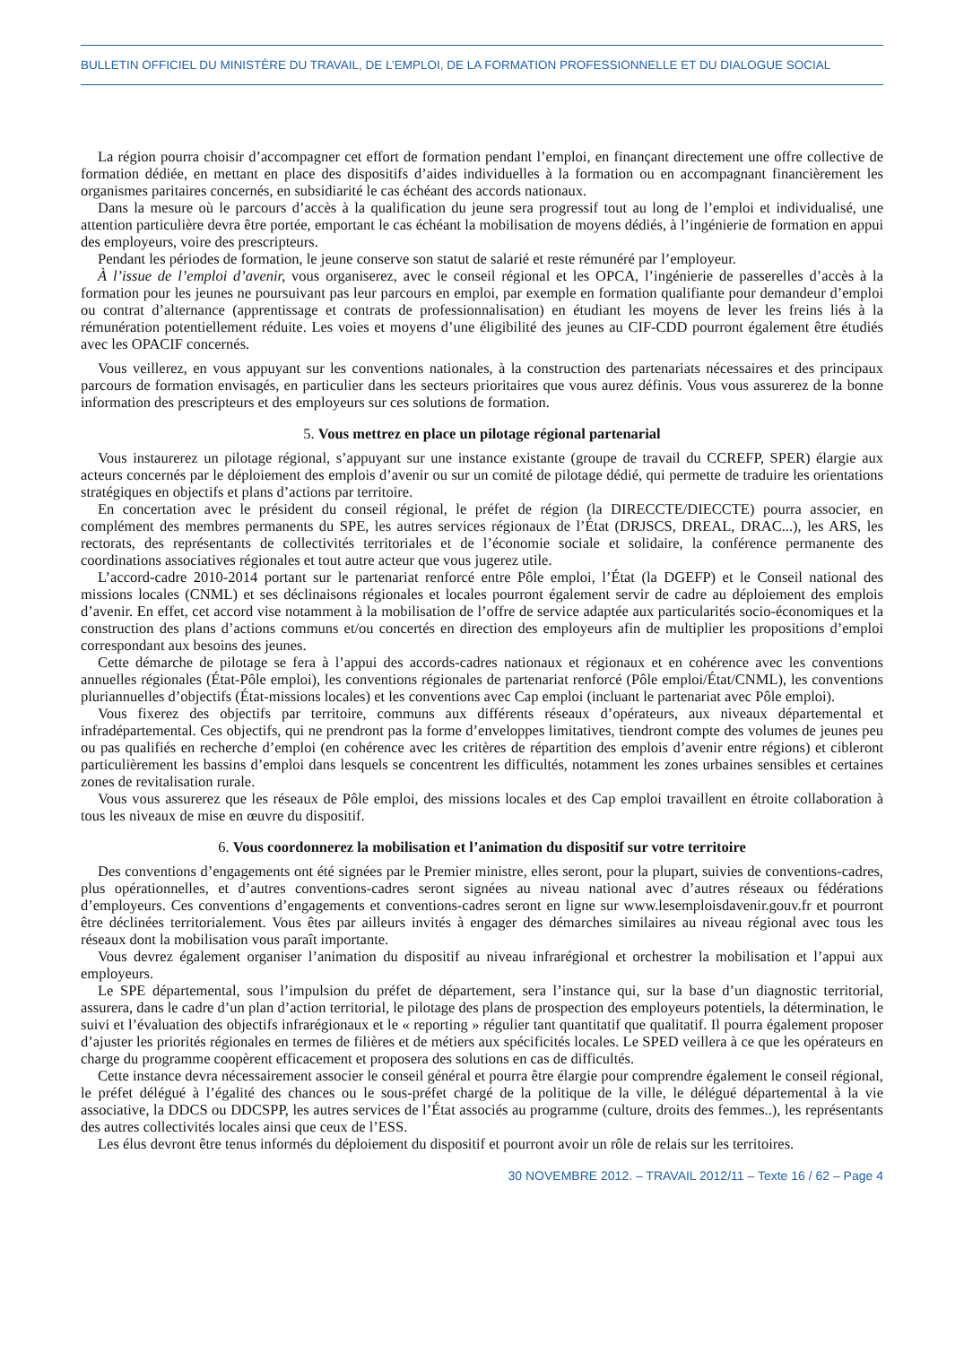BULLETIN OFFICIEL DU MINISTÈRE DU TRAVAIL, DE L’EMPLOI, DE LA FORMATION PROFESSIONNELLE ET DU DIALOGUE SOCIAL
La région pourra choisir d’accompagner cet effort de formation pendant l’emploi, en finançant directement une offre collective de formation dédiée, en mettant en place des dispositifs d’aides individuelles à la formation ou en accompagnant financièrement les organismes paritaires concernés, en subsidiarité le cas échéant des accords nationaux.
Dans la mesure où le parcours d’accès à la qualification du jeune sera progressif tout au long de l’emploi et individualisé, une attention particulière devra être portée, emportant le cas échéant la mobilisation de moyens dédiés, à l’ingénierie de formation en appui des employeurs, voire des prescripteurs.
Pendant les périodes de formation, le jeune conserve son statut de salarié et reste rémunéré par l’employeur.
À l’issue de l’emploi d’avenir, vous organiserez, avec le conseil régional et les OPCA, l’ingénierie de passerelles d’accès à la formation pour les jeunes ne poursuivant pas leur parcours en emploi, par exemple en formation qualifiante pour demandeur d’emploi ou contrat d’alternance (apprentissage et contrats de professionnalisation) en étudiant les moyens de lever les freins liés à la rémunération potentiellement réduite. Les voies et moyens d’une éligibilité des jeunes au CIF-CDD pourront également être étudiés avec les OPACIF concernés.
Vous veillerez, en vous appuyant sur les conventions nationales, à la construction des partenariats nécessaires et des principaux parcours de formation envisagés, en particulier dans les secteurs prioritaires que vous aurez définis. Vous vous assurerez de la bonne information des prescripteurs et des employeurs sur ces solutions de formation.
5. Vous mettrez en place un pilotage régional partenarial
Vous instaurerez un pilotage régional, s’appuyant sur une instance existante (groupe de travail du CCREFP, SPER) élargie aux acteurs concernés par le déploiement des emplois d’avenir ou sur un comité de pilotage dédié, qui permette de traduire les orientations stratégiques en objectifs et plans d’actions par territoire.
En concertation avec le président du conseil régional, le préfet de région (la DIRECCTE/DIECCTE) pourra associer, en complément des membres permanents du SPE, les autres services régionaux de l’État (DRJSCS, DREAL, DRAC...), les ARS, les rectorats, des représentants de collectivités territoriales et de l’économie sociale et solidaire, la conférence permanente des coordinations associatives régionales et tout autre acteur que vous jugerez utile.
L’accord-cadre 2010-2014 portant sur le partenariat renforcé entre Pôle emploi, l’État (la DGEFP) et le Conseil national des missions locales (CNML) et ses déclinaisons régionales et locales pourront également servir de cadre au déploiement des emplois d’avenir. En effet, cet accord vise notamment à la mobilisation de l’offre de service adaptée aux particularités socio-économiques et la construction des plans d’actions communs et/ou concertés en direction des employeurs afin de multiplier les propositions d’emploi correspondant aux besoins des jeunes.
Cette démarche de pilotage se fera à l’appui des accords-cadres nationaux et régionaux et en cohérence avec les conventions annuelles régionales (État-Pôle emploi), les conventions régionales de partenariat renforcé (Pôle emploi/État/CNML), les conventions pluriannuelles d’objectifs (État-missions locales) et les conventions avec Cap emploi (incluant le partenariat avec Pôle emploi).
Vous fixerez des objectifs par territoire, communs aux différents réseaux d’opérateurs, aux niveaux départemental et infradépartemental. Ces objectifs, qui ne prendront pas la forme d’enveloppes limitatives, tiendront compte des volumes de jeunes peu ou pas qualifiés en recherche d’emploi (en cohérence avec les critères de répartition des emplois d’avenir entre régions) et cibleront particulièrement les bassins d’emploi dans lesquels se concentrent les difficultés, notamment les zones urbaines sensibles et certaines zones de revitalisation rurale.
Vous vous assurerez que les réseaux de Pôle emploi, des missions locales et des Cap emploi travaillent en étroite collaboration à tous les niveaux de mise en œuvre du dispositif.
6. Vous coordonnerez la mobilisation et l’animation du dispositif sur votre territoire
Des conventions d’engagements ont été signées par le Premier ministre, elles seront, pour la plupart, suivies de conventions-cadres, plus opérationnelles, et d’autres conventions-cadres seront signées au niveau national avec d’autres réseaux ou fédérations d’employeurs. Ces conventions d’engagements et conventions-cadres seront en ligne sur www.lesemploisdavenir.gouv.fr et pourront être déclinées territorialement. Vous êtes par ailleurs invités à engager des démarches similaires au niveau régional avec tous les réseaux dont la mobilisation vous paraît importante.
Vous devrez également organiser l’animation du dispositif au niveau infrarégional et orchestrer la mobilisation et l’appui aux employeurs.
Le SPE départemental, sous l’impulsion du préfet de département, sera l’instance qui, sur la base d’un diagnostic territorial, assurera, dans le cadre d’un plan d’action territorial, le pilotage des plans de prospection des employeurs potentiels, la détermination, le suivi et l’évaluation des objectifs infrarégionaux et le « reporting » régulier tant quantitatif que qualitatif. Il pourra également proposer d’ajuster les priorités régionales en termes de filières et de métiers aux spécificités locales. Le SPED veillera à ce que les opérateurs en charge du programme coopèrent efficacement et proposera des solutions en cas de difficultés.
Cette instance devra nécessairement associer le conseil général et pourra être élargie pour comprendre également le conseil régional, le préfet délégué à l’égalité des chances ou le sous-préfet chargé de la politique de la ville, le délégué départemental à la vie associative, la DDCS ou DDCSPP, les autres services de l’État associés au programme (culture, droits des femmes..), les représentants des autres collectivités locales ainsi que ceux de l’ESS.
Les élus devront être tenus informés du déploiement du dispositif et pourront avoir un rôle de relais sur les territoires.
30 NOVEMBRE 2012. – TRAVAIL 2012/11 – Texte 16 / 62 – Page 4